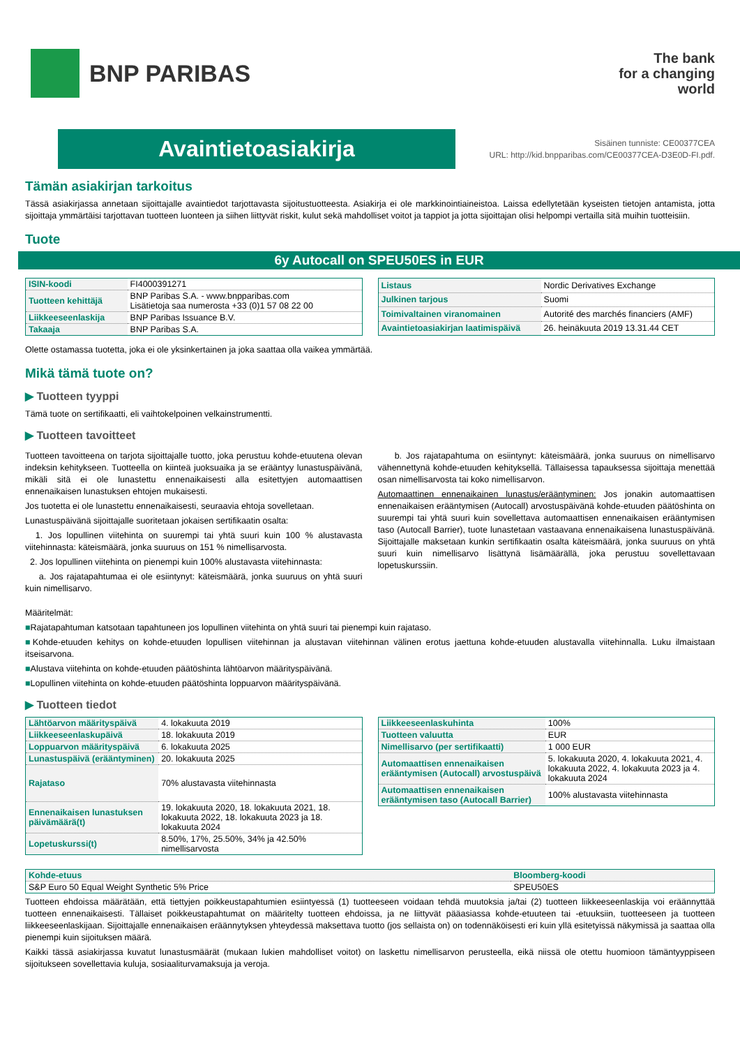BNP PARIBAS
The bank
for a changing
world
Avaintietoasiakirja
Sisäinen tunniste: CE00377CEA
URL: http://kid.bnpparibas.com/CE00377CEA-D3E0D-FI.pdf.
Tämän asiakirjan tarkoitus
Tässä asiakirjassa annetaan sijoittajalle avaintiedot tarjottavasta sijoitustuotteesta. Asiakirja ei ole markkinointiaineistoa. Laissa edellytetään kyseisten tietojen antamista, jotta sijoittaja ymmärtäisi tarjottavan tuotteen luonteen ja siihen liittyvät riskit, kulut sekä mahdolliset voitot ja tappiot ja jotta sijoittajan olisi helpompi vertailla sitä muihin tuotteisiin.
Tuote
6y Autocall on SPEU50ES in EUR
| ISIN-koodi | FI4000391271 |
| Tuotteen kehittäjä | BNP Paribas S.A. - www.bnpparibas.com Lisätietoja saa numerosta +33 (0)1 57 08 22 00 |
| Liikkeeseenlaskija | BNP Paribas Issuance B.V. |
| Takaaja | BNP Paribas S.A. |
| Listaus | Nordic Derivatives Exchange |
| Julkinen tarjous | Suomi |
| Toimivaltainen viranomainen | Autorité des marchés financiers (AMF) |
| Avaintietoasiakirjan laatimispäivä | 26. heinäkuuta 2019 13.31.44 CET |
Olette ostamassa tuotetta, joka ei ole yksinkertainen ja joka saattaa olla vaikea ymmärtää.
Mikä tämä tuote on?
▶ Tuotteen tyyppi
Tämä tuote on sertifikaatti, eli vaihtokelpoinen velkainstrumentti.
▶ Tuotteen tavoitteet
Tuotteen tavoitteena on tarjota sijoittajalle tuotto, joka perustuu kohde-etuutena olevan indeksin kehitykseen. Tuotteella on kiinteä juoksuaika ja se erääntyy lunastuspäivänä, mikäli sitä ei ole lunastettu ennenaikaisesti alla esitettyjen automaattisen ennenaikaisen lunastuksen ehtojen mukaisesti.
Jos tuotetta ei ole lunastettu ennenaikaisesti, seuraavia ehtoja sovelletaan.
Lunastuspäivänä sijoittajalle suoritetaan jokaisen sertifikaatin osalta:
1. Jos lopullinen viitehinta on suurempi tai yhtä suuri kuin 100 % alustavasta viitehinnasta: käteismäärä, jonka suuruus on 151 % nimellisarvosta.
2. Jos lopullinen viitehinta on pienempi kuin 100% alustavasta viitehinnasta:
a. Jos rajatapahtumaa ei ole esiintynyt: käteismäärä, jonka suuruus on yhtä suuri kuin nimellisarvo.
b. Jos rajatapahtuma on esiintynyt: käteismäärä, jonka suuruus on nimellisarvo vähennettynä kohde-etuuden kehityksellä. Tällaisessa tapauksessa sijoittaja menettää osan nimellisarvosta tai koko nimellisarvon.
Automaattinen ennenaikainen lunastus/erääntyminen: Jos jonakin automaattisen ennenaikaisen erääntymisen (Autocall) arvostuspäivänä kohde-etuuden päätöshinta on suurempi tai yhtä suuri kuin sovellettava automaattisen ennenaikaisen erääntymisen taso (Autocall Barrier), tuote lunastetaan vastaavana ennenaikaisena lunastuspäivänä. Sijoittajalle maksetaan kunkin sertifikaatin osalta käteismäärä, jonka suuruus on yhtä suuri kuin nimellisarvo lisättynä lisämäärällä, joka perustuu sovellettavaan lopetuskurssiin.
Määritelmät:
■Rajatapahtuman katsotaan tapahtuneen jos lopullinen viitehinta on yhtä suuri tai pienempi kuin rajataso.
■Kohde-etuuden kehitys on kohde-etuuden lopullisen viitehinnan ja alustavan viitehinnan välinen erotus jaettuna kohde-etuuden alustavalla viitehinnalla. Luku ilmaistaan itseisarvona.
■Alustava viitehinta on kohde-etuuden päätöshinta lähtöarvon määrityspäivänä.
■Lopullinen viitehinta on kohde-etuuden päätöshinta loppuarvon määrityspäivänä.
▶ Tuotteen tiedot
| Lähtöarvon määrityspäivä | 4. lokakuuta 2019 |
| Liikkeeseenlaskupäivä | 18. lokakuuta 2019 |
| Loppuarvon määrityspäivä | 6. lokakuuta 2025 |
| Lunastuspäivä (erääntyminen) | 20. lokakuuta 2025 |
| Rajataso | 70% alustavasta viitehinnasta |
| Ennenaikaisen lunastuksen päivämäärä(t) | 19. lokakuuta 2020, 18. lokakuuta 2021, 18. lokakuuta 2022, 18. lokakuuta 2023 ja 18. lokakuuta 2024 |
| Lopetuskurssi(t) | 8.50%, 17%, 25.50%, 34% ja 42.50% nimellisarvosta |
| Liikkeeseenlaskuhinta | 100% |
| Tuotteen valuutta | EUR |
| Nimellisarvo (per sertifikaatti) | 1 000 EUR |
| Automaattisen ennenaikaisen erääntymisen (Autocall) arvostuspäivä | 5. lokakuuta 2020, 4. lokakuuta 2021, 4. lokakuuta 2022, 4. lokakuuta 2023 ja 4. lokakuuta 2024 |
| Automaattisen ennenaikaisen erääntymisen taso (Autocall Barrier) | 100% alustavasta viitehinnasta |
| Kohde-etuus | Bloomberg-koodi |
| --- | --- |
| S&P Euro 50 Equal Weight Synthetic 5% Price | SPEU50ES |
Tuotteen ehdoissa määrätään, että tiettyjen poikkeustapahtumien esiintyessä (1) tuotteeseen voidaan tehdä muutoksia ja/tai (2) tuotteen liikkeeseenlaskija voi eräännyttää tuotteen ennenaikaisesti. Tällaiset poikkeustapahtumat on määritelty tuotteen ehdoissa, ja ne liittyvät pääasiassa kohde-etuuteen tai -etuuksiin, tuotteeseen ja tuotteen liikkeeseenlaskijaan. Sijoittajalle ennenaikaisen eräännytyksen yhteydessä maksettava tuotto (jos sellaista on) on todennäköisesti eri kuin yllä esitetyissä näkymissä ja saattaa olla pienempi kuin sijoituksen määrä.
Kaikki tässä asiakirjassa kuvatut lunastusmäärät (mukaan lukien mahdolliset voitot) on laskettu nimellisarvon perusteella, eikä niissä ole otettu huomioon tämäntyyppiseen sijoitukseen sovellettavia kuluja, sosiaaliturvamaksuja ja veroja.